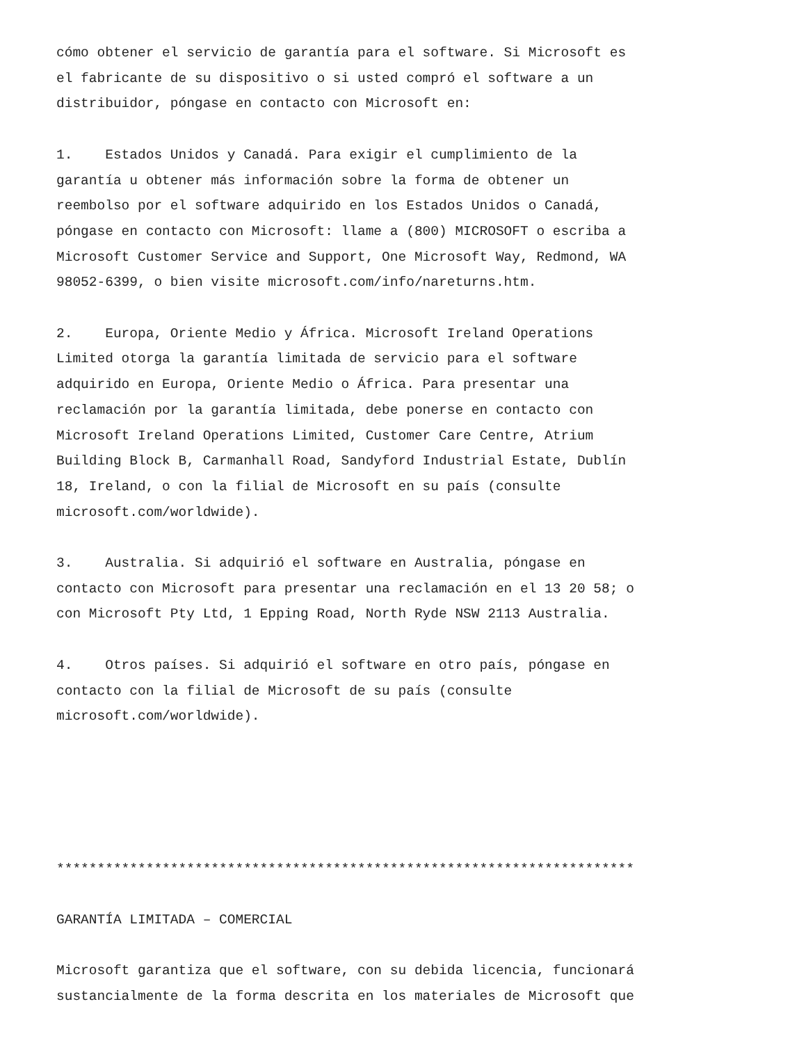cómo obtener el servicio de garantía para el software. Si Microsoft es el fabricante de su dispositivo o si usted compró el software a un distribuidor, póngase en contacto con Microsoft en:
1. Estados Unidos y Canadá. Para exigir el cumplimiento de la garantía u obtener más información sobre la forma de obtener un reembolso por el software adquirido en los Estados Unidos o Canadá, póngase en contacto con Microsoft: llame a (800) MICROSOFT o escriba a Microsoft Customer Service and Support, One Microsoft Way, Redmond, WA 98052-6399, o bien visite microsoft.com/info/nareturns.htm.
2. Europa, Oriente Medio y África. Microsoft Ireland Operations Limited otorga la garantía limitada de servicio para el software adquirido en Europa, Oriente Medio o África. Para presentar una reclamación por la garantía limitada, debe ponerse en contacto con Microsoft Ireland Operations Limited, Customer Care Centre, Atrium Building Block B, Carmanhall Road, Sandyford Industrial Estate, Dublín 18, Ireland, o con la filial de Microsoft en su país (consulte microsoft.com/worldwide).
3. Australia. Si adquirió el software en Australia, póngase en contacto con Microsoft para presentar una reclamación en el 13 20 58; o con Microsoft Pty Ltd, 1 Epping Road, North Ryde NSW 2113 Australia.
4. Otros países. Si adquirió el software en otro país, póngase en contacto con la filial de Microsoft de su país (consulte microsoft.com/worldwide).
***********************************************************************
GARANTÍA LIMITADA – COMERCIAL
Microsoft garantiza que el software, con su debida licencia, funcionará sustancialmente de la forma descrita en los materiales de Microsoft que